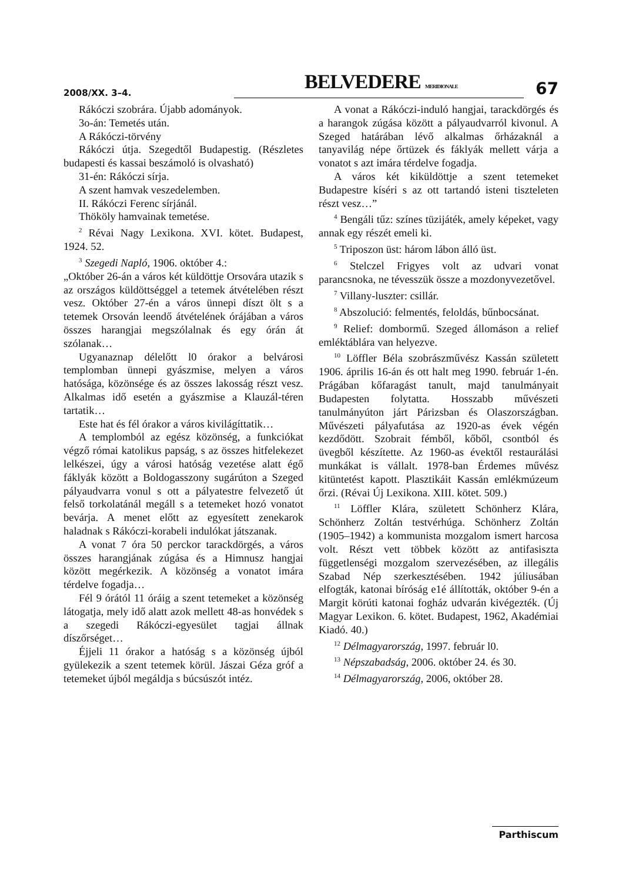2008/XX. 3–4.
BELVEDERE MERIDIONALE
67
Rákóczi szobrára. Újabb adományok.
3o-án: Temetés után.
A Rákóczi-törvény
Rákóczi útja. Szegedtől Budapestig. (Részletes budapesti és kassai beszámoló is olvasható)
31-én: Rákóczi sírja.
A szent hamvak veszedelemben.
II. Rákóczi Ferenc sírjánál.
Thököly hamvainak temetése.
<sup>2</sup> Révai Nagy Lexikona. XVI. kötet. Budapest, 1924. 52.
<sup>3</sup> Szegedi Napló, 1906. október 4.:
„Október 26-án a város két küldöttje Orsovára utazik s az országos küldöttséggel a tetemek átvételében részt vesz. Október 27-én a város ünnepi díszt ölt s a tetemek Orsován leendő átvételének órájában a város összes harangjai megszólalnak és egy órán át szólanak…
Ugyanaznap délelőtt l0 órakor a belvárosi templomban ünnepi gyászmise, melyen a város hatósága, közönsége és az összes lakosság részt vesz. Alkalmas idő esetén a gyászmise a Klauzál-téren tartatik…
Este hat és fél órakor a város kivilágíttatik…
A templomból az egész közönség, a funkciókat végző római katolikus papság, s az összes hitfelekezet lelkészei, úgy a városi hatóság vezetése alatt égő fáklyák között a Boldogasszony sugárúton a Szeged pályaudvarra vonul s ott a pályatestre felvezető út felső torkolatánál megáll s a tetemeket hozó vonatot bevárja. A menet előtt az egyesített zenekarok haladnak s Rákóczi-korabeli indulókat játszanak.
A vonat 7 óra 50 perckor tarackdörgés, a város összes harangjának zúgása és a Himnusz hangjai között megérkezik. A közönség a vonatot imára térdelve fogadja…
Fél 9 órától 11 óráig a szent tetemeket a közönség látogatja, mely idő alatt azok mellett 48-as honvédek s a szegedi Rákóczi-egyesület tagjai állnak díszőrséget…
Éjjeli 11 órakor a hatóság s a közönség újból gyülekezik a szent tetemek körül. Jászai Géza gróf a tetemeket újból megáldja s búcsúszót intéz.
A vonat a Rákóczi-induló hangjai, tarackdörgés és a harangok zúgása között a pályaudvarról kivonul. A Szeged határában lévő alkalmas őrházaknál a tanyavilág népe őrtüzek és fáklyák mellett várja a vonatot s azt imára térdelve fogadja.
A város két kiküldöttje a szent tetemeket Budapestre kíséri s az ott tartandó isteni tiszteleten részt vesz…”
<sup>4</sup> Bengáli tűz: színes tüzijáték, amely képeket, vagy annak egy részét emeli ki.
<sup>5</sup> Triposzon üst: három lábon álló üst.
<sup>6</sup> Stelczel Frigyes volt az udvari vonat parancsnoka, ne tévesszük össze a mozdonyvezetővel.
<sup>7</sup> Villany-luszter: csillár.
<sup>8</sup> Abszolució: felmentés, feloldás, bűnbocsánat.
<sup>9</sup> Relief: dombormű. Szeged állomáson a relief emléktáblára van helyezve.
<sup>10</sup> Löffler Béla szobrászművész Kassán született 1906. április 16-án és ott halt meg 1990. február 1-én. Prágában kőfaragást tanult, majd tanulmányait Budapesten folytatta. Hosszabb művészeti tanulmányúton járt Párizsban és Olaszországban. Művészeti pályafutása az 1920-as évek végén kezdődött. Szobrait fémből, kőből, csontból és üvegből készítette. Az 1960-as évektől restaurálási munkákat is vállalt. 1978-ban Érdemes művész kitüntetést kapott. Plasztikáit Kassán emlékmúzeum őrzi. (Révai Új Lexikona. XIII. kötet. 509.)
<sup>11</sup> Löffler Klára, született Schönherz Klára, Schönherz Zoltán testvérhúga. Schönherz Zoltán (1905–1942) a kommunista mozgalom ismert harcosa volt. Részt vett többek között az antifasiszta függetlenségi mozgalom szervezésében, az illegális Szabad Nép szerkesztésében. 1942 júliusában elfogták, katonai bíróság e1é állították, október 9-én a Margit körúti katonai fogház udvarán kivégezték. (Új Magyar Lexikon. 6. kötet. Budapest, 1962, Akadémiai Kiadó. 40.)
<sup>12</sup> Délmagyarország, 1997. február l0.
<sup>13</sup> Népszabadság, 2006. október 24. és 30.
<sup>14</sup> Délmagyarország, 2006, október 28.
Parthiscum